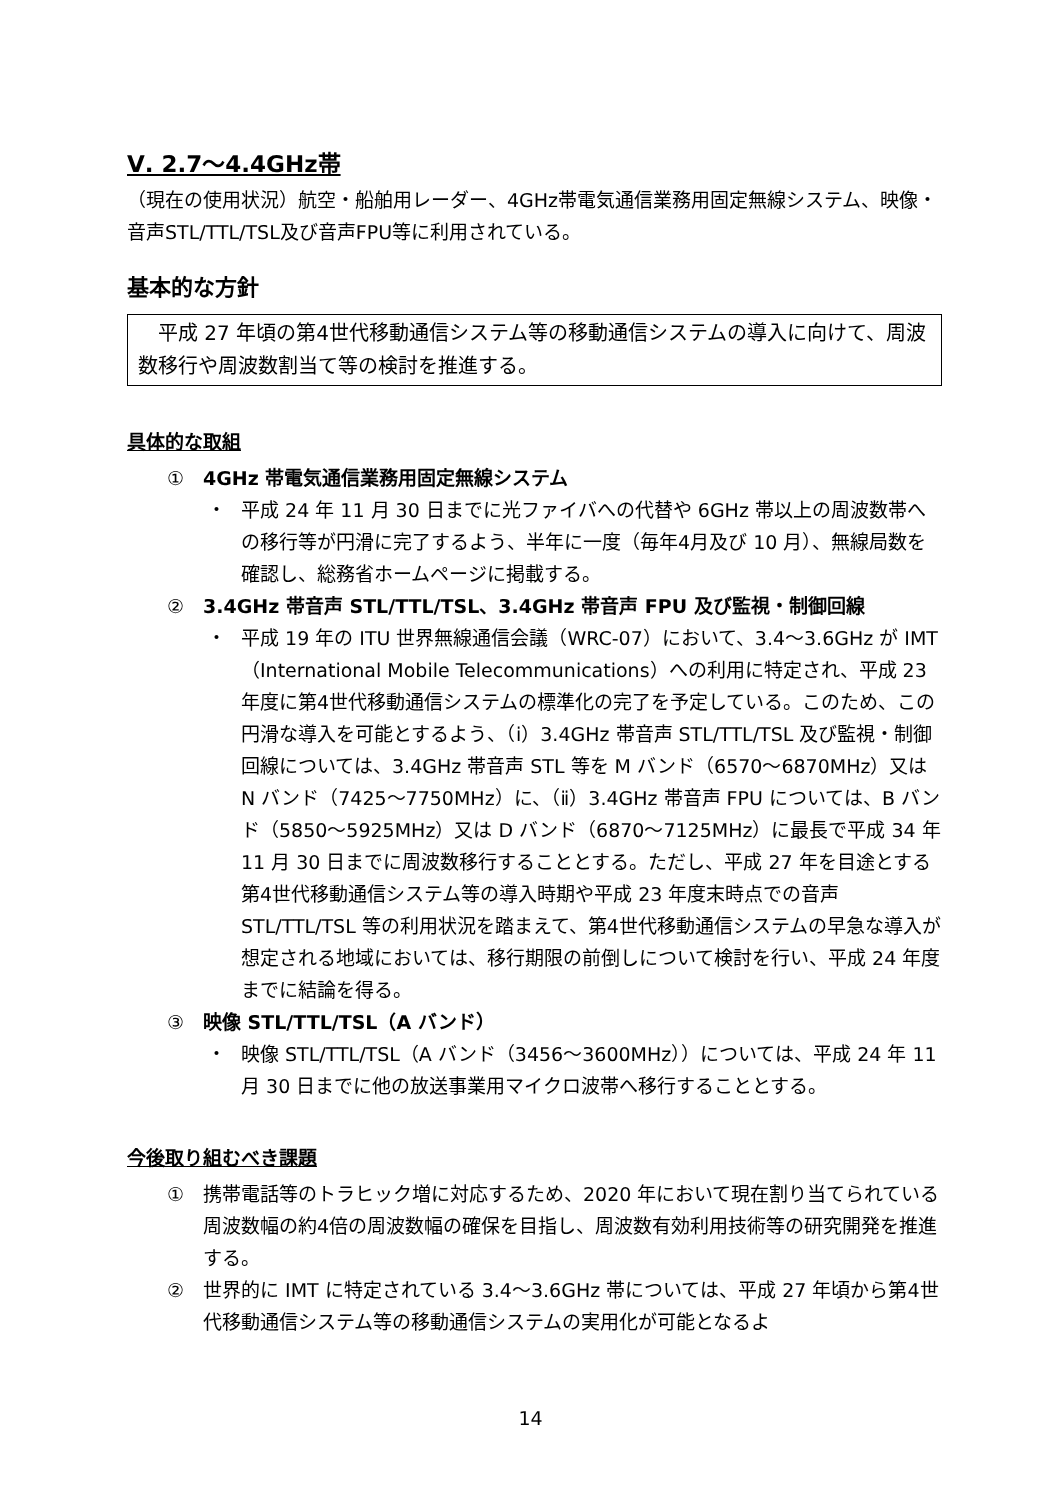Ⅴ. 2.7～4.4GHz帯
（現在の使用状況）航空・船舶用レーダー、4GHz帯電気通信業務用固定無線システム、映像・音声STL/TTL/TSL及び音声FPU等に利用されている。
基本的な方針
　平成 27 年頃の第4世代移動通信システム等の移動通信システムの導入に向けて、周波数移行や周波数割当て等の検討を推進する。
具体的な取組
① 4GHz 帯電気通信業務用固定無線システム
・ 平成 24 年 11 月 30 日までに光ファイバへの代替や 6GHz 帯以上の周波数帯への移行等が円滑に完了するよう、半年に一度（毎年4月及び 10 月）、無線局数を確認し、総務省ホームページに掲載する。
② 3.4GHz 帯音声 STL/TTL/TSL、3.4GHz 帯音声 FPU 及び監視・制御回線
・ 平成 19 年の ITU 世界無線通信会議（WRC-07）において、3.4～3.6GHz が IMT（International Mobile Telecommunications）への利用に特定され、平成 23 年度に第4世代移動通信システムの標準化の完了を予定している。このため、この円滑な導入を可能とするよう、（ⅰ）3.4GHz 帯音声 STL/TTL/TSL 及び監視・制御回線については、3.4GHz 帯音声 STL 等を M バンド（6570～6870MHz）又は N バンド（7425～7750MHz）に、（ⅱ）3.4GHz 帯音声 FPU については、B バンド（5850～5925MHz）又は D バンド（6870～7125MHz）に最長で平成 34 年 11 月 30 日までに周波数移行することとする。ただし、平成 27 年を目途とする第4世代移動通信システム等の導入時期や平成 23 年度末時点での音声 STL/TTL/TSL 等の利用状況を踏まえて、第4世代移動通信システムの早急な導入が想定される地域においては、移行期限の前倒しについて検討を行い、平成 24 年度までに結論を得る。
③ 映像 STL/TTL/TSL（A バンド）
・ 映像 STL/TTL/TSL（A バンド（3456～3600MHz））については、平成 24 年 11 月 30 日までに他の放送事業用マイクロ波帯へ移行することとする。
今後取り組むべき課題
① 携帯電話等のトラヒック増に対応するため、2020 年において現在割り当てられている周波数幅の約4倍の周波数幅の確保を目指し、周波数有効利用技術等の研究開発を推進する。
② 世界的に IMT に特定されている 3.4～3.6GHz 帯については、平成 27 年頃から第4世代移動通信システム等の移動通信システムの実用化が可能となるよ
14